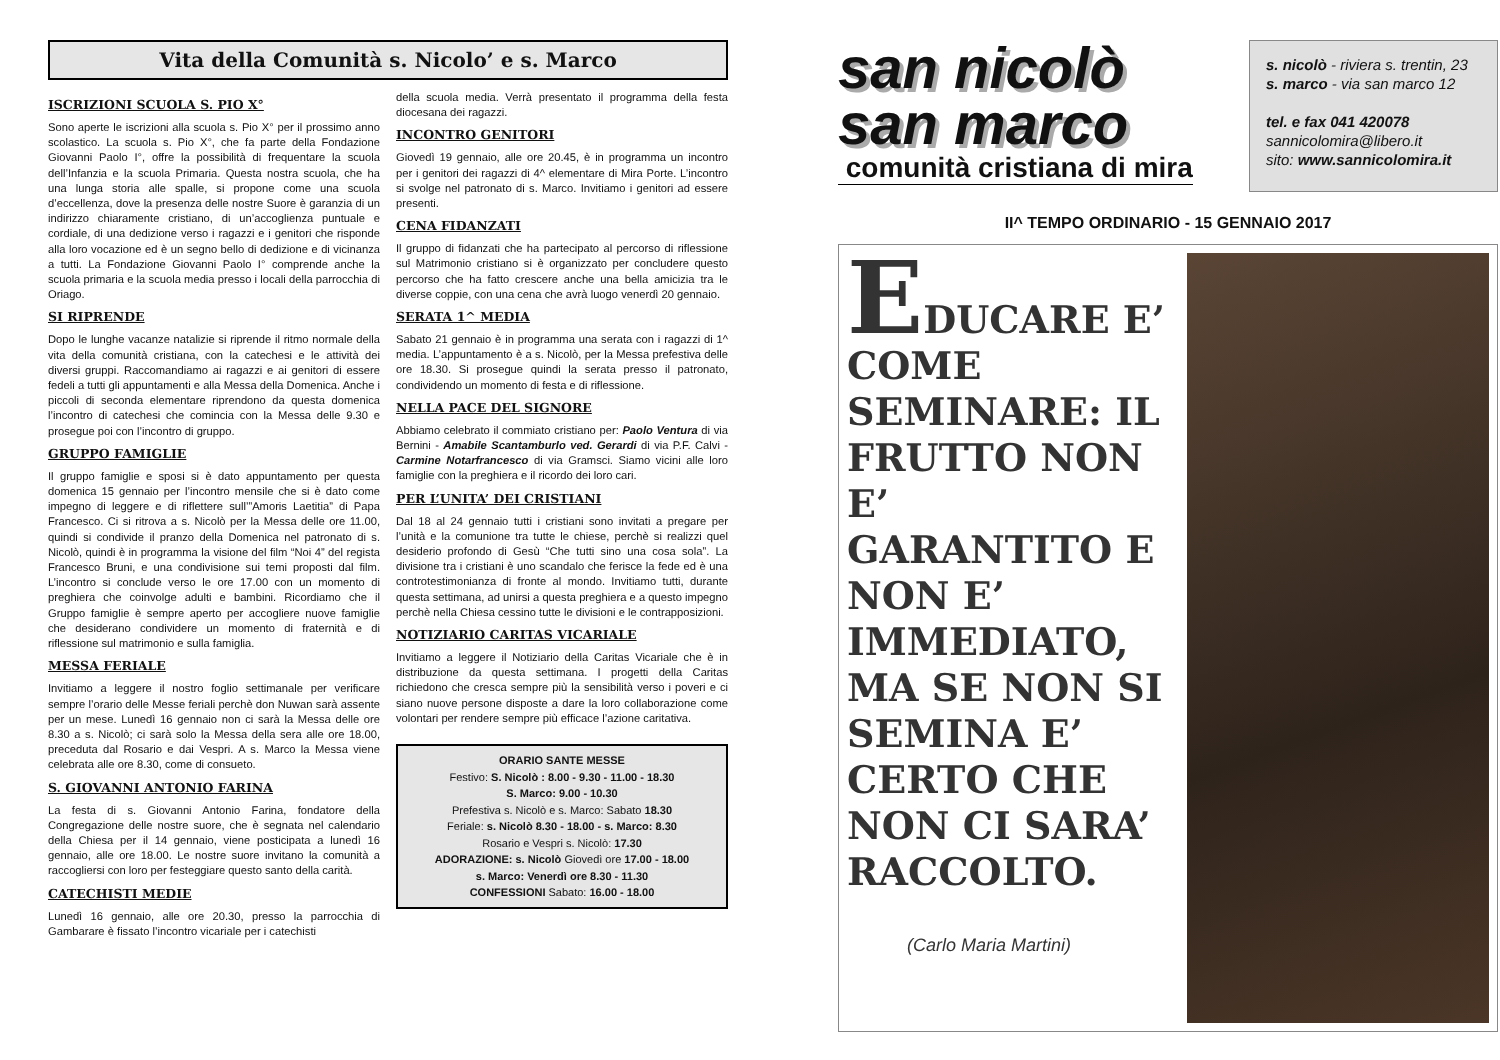Vita della Comunità s. Nicolo’ e s. Marco
ISCRIZIONI SCUOLA S. PIO X°
Sono aperte le iscrizioni alla scuola s. Pio X° per il prossimo anno scolastico. La scuola s. Pio X°, che fa parte della Fondazione Giovanni Paolo I°, offre la possibilità di frequentare la scuola dell’Infanzia e la scuola Primaria. Questa nostra scuola, che ha una lunga storia alle spalle, si propone come una scuola d’eccellenza, dove la presenza delle nostre Suore è garanzia di un indirizzo chiaramente cristiano, di un’accoglienza puntuale e cordiale, di una dedizione verso i ragazzi e i genitori che risponde alla loro vocazione ed è un segno bello di dedizione e di vicinanza a tutti. La Fondazione Giovanni Paolo I° comprende anche la scuola primaria e la scuola media presso i locali della parrocchia di Oriago.
SI RIPRENDE
Dopo le lunghe vacanze natalizie si riprende il ritmo normale della vita della comunità cristiana, con la catechesi e le attività dei diversi gruppi. Raccomandiamo ai ragazzi e ai genitori di essere fedeli a tutti gli appuntamenti e alla Messa della Domenica. Anche i piccoli di seconda elementare riprendono da questa domenica l’incontro di catechesi che comincia con la Messa delle 9.30 e prosegue poi con l’incontro di gruppo.
GRUPPO FAMIGLIE
Il gruppo famiglie e sposi si è dato appuntamento per questa domenica 15 gennaio per l’incontro mensile che si è dato come impegno di leggere e di riflettere sull’”Amoris Laetitia” di Papa Francesco. Ci si ritrova a s. Nicolò per la Messa delle ore 11.00, quindi si condivide il pranzo della Domenica nel patronato di s. Nicolò, quindi è in programma la visione del film “Noi 4” del regista Francesco Bruni, e una condivisione sui temi proposti dal film. L’incontro si conclude verso le ore 17.00 con un momento di preghiera che coinvolge adulti e bambini. Ricordiamo che il Gruppo famiglie è sempre aperto per accogliere nuove famiglie che desiderano condividere un momento di fraternità e di riflessione sul matrimonio e sulla famiglia.
MESSA FERIALE
Invitiamo a leggere il nostro foglio settimanale per verificare sempre l’orario delle Messe feriali perchè don Nuwan sarà assente per un mese. Lunedì 16 gennaio non ci sarà la Messa delle ore 8.30 a s. Nicolò; ci sarà solo la Messa della sera alle ore 18.00, preceduta dal Rosario e dai Vespri. A s. Marco la Messa viene celebrata alle ore 8.30, come di consueto.
S. GIOVANNI ANTONIO FARINA
La festa di s. Giovanni Antonio Farina, fondatore della Congregazione delle nostre suore, che è segnata nel calendario della Chiesa per il 14 gennaio, viene posticipata a lunedì 16 gennaio, alle ore 18.00. Le nostre suore invitano la comunità a raccogliersi con loro per festeggiare questo santo della carità.
CATECHISTI MEDIE
Lunedì 16 gennaio, alle ore 20.30, presso la parrocchia di Gambarare è fissato l’incontro vicariale per i catechisti
della scuola media. Verrà presentato il programma della festa diocesana dei ragazzi.
INCONTRO GENITORI
Giovedì 19 gennaio, alle ore 20.45, è in programma un incontro per i genitori dei ragazzi di 4^ elementare di Mira Porte. L’incontro si svolge nel patronato di s. Marco. Invitiamo i genitori ad essere presenti.
CENA FIDANZATI
Il gruppo di fidanzati che ha partecipato al percorso di riflessione sul Matrimonio cristiano si è organizzato per concludere questo percorso che ha fatto crescere anche una bella amicizia tra le diverse coppie, con una cena che avrà luogo venerdì 20 gennaio.
SERATA 1^ MEDIA
Sabato 21 gennaio è in programma una serata con i ragazzi di 1^ media. L’appuntamento è a s. Nicolò, per la Messa prefestiva delle ore 18.30. Si prosegue quindi la serata presso il patronato, condividendo un momento di festa e di riflessione.
NELLA PACE DEL SIGNORE
Abbiamo celebrato il commiato cristiano per: Paolo Ventura di via Bernini - Amabile Scantamburlo ved. Gerardi di via P.F. Calvi - Carmine Notarfrancesco di via Gramsci. Siamo vicini alle loro famiglie con la preghiera e il ricordo dei loro cari.
PER L’UNITA’ DEI CRISTIANI
Dal 18 al 24 gennaio tutti i cristiani sono invitati a pregare per l’unità e la comunione tra tutte le chiese, perchè si realizzi quel desiderio profondo di Gesù “Che tutti sino una cosa sola”. La divisione tra i cristiani è uno scandalo che ferisce la fede ed è una controtestimonianza di fronte al mondo. Invitiamo tutti, durante questa settimana, ad unirsi a questa preghiera e a questo impegno perchè nella Chiesa cessino tutte le divisioni e le contrapposizioni.
NOTIZIARIO CARITAS VICARIALE
Invitiamo a leggere il Notiziario della Caritas Vicariale che è in distribuzione da questa settimana. I progetti della Caritas richiedono che cresca sempre più la sensibilità verso i poveri e ci siano nuove persone disposte a dare la loro collaborazione come volontari per rendere sempre più efficace l’azione caritativa.
ORARIO SANTE MESSE
Festivo: S. Nicolò : 8.00 - 9.30 - 11.00 - 18.30
S. Marco: 9.00 - 10.30
Prefestiva s. Nicolò e s. Marco: Sabato 18.30
Feriale: s. Nicolò 8.30 - 18.00 - s. Marco: 8.30
Rosario e Vespri s. Nicolò: 17.30
ADORAZIONE: s. Nicolò Giovedì ore 17.00 - 18.00
s. Marco: Venerdì ore 8.30 - 11.30
CONFESSIONI Sabato: 16.00 - 18.00
san nicolò
san marco
comunità cristiana di mira
s. nicolò - riviera s. trentin, 23
s. marco - via san marco 12
tel. e fax 041 420078
sannicolomira@libero.it
sito: www.sannicolomira.it
II^ TEMPO ORDINARIO - 15 GENNAIO 2017
EDUCARE E’ COME SEMINARE: IL FRUTTO NON E’ GARANTITO E NON E’ IMMEDIATO, MA SE NON SI SEMINA E’ CERTO CHE NON CI SARA’ RACCOLTO.
(Carlo Maria Martini)